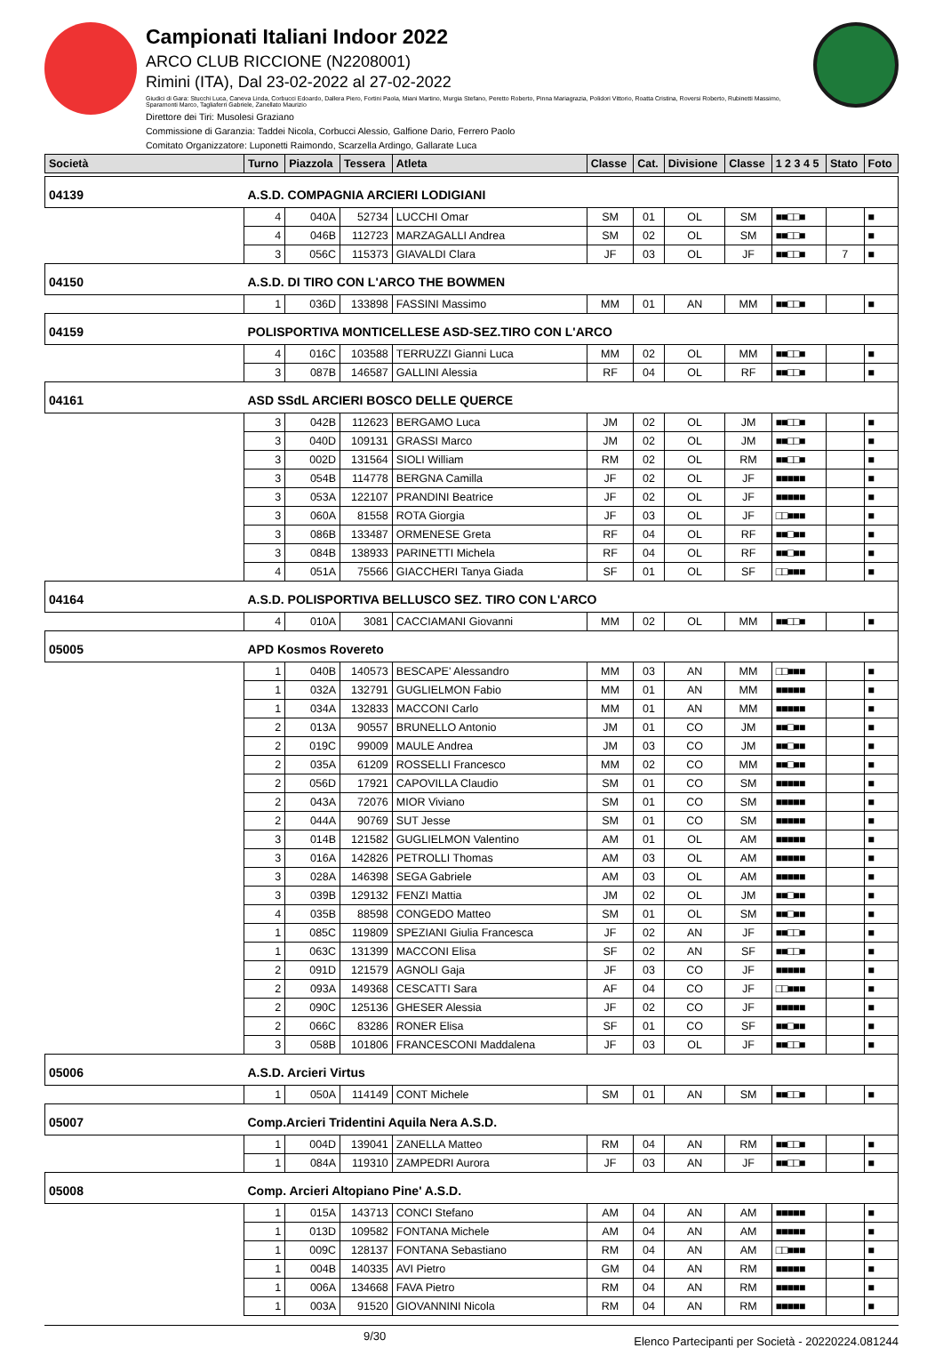Campionati Italiani Indoor 2022
ARCO CLUB RICCIONE (N2208001)
Rimini (ITA), Dal 23-02-2022 al 27-02-2022
Giudici di Gara: Stucchi Luca, Caneva Linda, Corbucci Edoardo, Dallera Piero, Fortini Paola, Miani Martino, Murgia Stefano, Peretto Roberto, Pinna Mariagrazia, Polidori Vittorio, Roatta Cristina, Roversi Roberto, Rubinetti Massimo, Sparamonti Marco, Tagliaferri Gabriele, Zanellato Maurizio
Direttore dei Tiri: Musolesi Graziano
Commissione di Garanzia: Taddei Nicola, Corbucci Alessio, Galfione Dario, Ferrero Paolo
Comitato Organizzatore: Luponetti Raimondo, Scarzella Ardingo, Gallarate Luca
| Società | Turno | Piazzola | Tessera | Atleta | Classe | Cat. | Divisione | Classe | 1 2 3 4 5 | Stato | Foto |
| --- | --- | --- | --- | --- | --- | --- | --- | --- | --- | --- | --- |
| 04139 | A.S.D. COMPAGNIA ARCIERI LODIGIANI | | | | | | | | | | |
| | 4 | 040A | 52734 | LUCCHI Omar | SM | 01 | OL | SM | ■■□□■ | | ■ |
| | 4 | 046B | 112723 | MARZAGALLI Andrea | SM | 02 | OL | SM | ■■□□■ | | ■ |
| | 3 | 056C | 115373 | GIAVALDI Clara | JF | 03 | OL | JF | ■■□□■ | 7 | ■ |
| 04150 | A.S.D. DI TIRO CON L'ARCO THE BOWMEN | | | | | | | | | | |
| | 1 | 036D | 133898 | FASSINI Massimo | MM | 01 | AN | MM | ■■□□■ | | ■ |
| 04159 | POLISPORTIVA MONTICELLESE ASD-SEZ.TIRO CON L'ARCO | | | | | | | | | | |
| | 4 | 016C | 103588 | TERRUZZI Gianni Luca | MM | 02 | OL | MM | ■■□□■ | | ■ |
| | 3 | 087B | 146587 | GALLINI Alessia | RF | 04 | OL | RF | ■■□□■ | | ■ |
| 04161 | ASD SSdL ARCIERI BOSCO DELLE QUERCE | | | | | | | | | | |
| | 3 | 042B | 112623 | BERGAMO Luca | JM | 02 | OL | JM | ■■□□■ | | ■ |
| | 3 | 040D | 109131 | GRASSI Marco | JM | 02 | OL | JM | ■■□□■ | | ■ |
| | 3 | 002D | 131564 | SIOLI William | RM | 02 | OL | RM | ■■□□■ | | ■ |
| | 3 | 054B | 114778 | BERGNA Camilla | JF | 02 | OL | JF | ■■■■■ | | ■ |
| | 3 | 053A | 122107 | PRANDINI Beatrice | JF | 02 | OL | JF | ■■■■■ | | ■ |
| | 3 | 060A | 81558 | ROTA Giorgia | JF | 03 | OL | JF | □□■■■ | | ■ |
| | 3 | 086B | 133487 | ORMENESE Greta | RF | 04 | OL | RF | ■■□■■ | | ■ |
| | 3 | 084B | 138933 | PARINETTI Michela | RF | 04 | OL | RF | ■■□■■ | | ■ |
| | 4 | 051A | 75566 | GIACCHERI Tanya Giada | SF | 01 | OL | SF | □□■■■ | | ■ |
| 04164 | A.S.D. POLISPORTIVA BELLUSCO SEZ. TIRO CON L'ARCO | | | | | | | | | | |
| | 4 | 010A | 3081 | CACCIAMANI Giovanni | MM | 02 | OL | MM | ■■□□■ | | ■ |
| 05005 | APD Kosmos Rovereto | | | | | | | | | | |
| | 1 | 040B | 140573 | BESCAPE' Alessandro | MM | 03 | AN | MM | □□■■■ | | ■ |
| | 1 | 032A | 132791 | GUGLIELMON Fabio | MM | 01 | AN | MM | ■■■■■ | | ■ |
| | 1 | 034A | 132833 | MACCONI Carlo | MM | 01 | AN | MM | ■■■■■ | | ■ |
| | 2 | 013A | 90557 | BRUNELLO Antonio | JM | 01 | CO | JM | ■■□■■ | | ■ |
| | 2 | 019C | 99009 | MAULE Andrea | JM | 03 | CO | JM | ■■□■■ | | ■ |
| | 2 | 035A | 61209 | ROSSELLI Francesco | MM | 02 | CO | MM | ■■□■■ | | ■ |
| | 2 | 056D | 17921 | CAPOVILLA Claudio | SM | 01 | CO | SM | ■■■■■ | | ■ |
| | 2 | 043A | 72076 | MIOR Viviano | SM | 01 | CO | SM | ■■■■■ | | ■ |
| | 2 | 044A | 90769 | SUT Jesse | SM | 01 | CO | SM | ■■■■■ | | ■ |
| | 3 | 014B | 121582 | GUGLIELMON Valentino | AM | 01 | OL | AM | ■■■■■ | | ■ |
| | 3 | 016A | 142826 | PETROLLI Thomas | AM | 03 | OL | AM | ■■■■■ | | ■ |
| | 3 | 028A | 146398 | SEGA Gabriele | AM | 03 | OL | AM | ■■■■■ | | ■ |
| | 3 | 039B | 129132 | FENZI Mattia | JM | 02 | OL | JM | ■■□■■ | | ■ |
| | 4 | 035B | 88598 | CONGEDO Matteo | SM | 01 | OL | SM | ■■□■■ | | ■ |
| | 1 | 085C | 119809 | SPEZIANI Giulia Francesca | JF | 02 | AN | JF | ■■□□■ | | ■ |
| | 1 | 063C | 131399 | MACCONI Elisa | SF | 02 | AN | SF | ■■□□■ | | ■ |
| | 2 | 091D | 121579 | AGNOLI Gaja | JF | 03 | CO | JF | ■■■■■ | | ■ |
| | 2 | 093A | 149368 | CESCATTI Sara | AF | 04 | CO | JF | □□■■■ | | ■ |
| | 2 | 090C | 125136 | GHESER Alessia | JF | 02 | CO | JF | ■■■■■ | | ■ |
| | 2 | 066C | 83286 | RONER Elisa | SF | 01 | CO | SF | ■■□■■ | | ■ |
| | 3 | 058B | 101806 | FRANCESCONI Maddalena | JF | 03 | OL | JF | ■■□□■ | | ■ |
| 05006 | A.S.D. Arcieri Virtus | | | | | | | | | | |
| | 1 | 050A | 114149 | CONT Michele | SM | 01 | AN | SM | ■■□□■ | | ■ |
| 05007 | Comp.Arcieri Tridentini Aquila Nera A.S.D. | | | | | | | | | | |
| | 1 | 004D | 139041 | ZANELLA Matteo | RM | 04 | AN | RM | ■■□□■ | | ■ |
| | 1 | 084A | 119310 | ZAMPEDRI Aurora | JF | 03 | AN | JF | ■■□□■ | | ■ |
| 05008 | Comp. Arcieri Altopiano Pine' A.S.D. | | | | | | | | | | |
| | 1 | 015A | 143713 | CONCI Stefano | AM | 04 | AN | AM | ■■■■■ | | ■ |
| | 1 | 013D | 109582 | FONTANA Michele | AM | 04 | AN | AM | ■■■■■ | | ■ |
| | 1 | 009C | 128137 | FONTANA Sebastiano | RM | 04 | AN | AM | □□■■■ | | ■ |
| | 1 | 004B | 140335 | AVI Pietro | GM | 04 | AN | RM | ■■■■■ | | ■ |
| | 1 | 006A | 134668 | FAVA Pietro | RM | 04 | AN | RM | ■■■■■ | | ■ |
| | 1 | 003A | 91520 | GIOVANNINI Nicola | RM | 04 | AN | RM | ■■■■■ | | ■ |
9/30 Elenco Partecipanti per Società - 20220224.081244